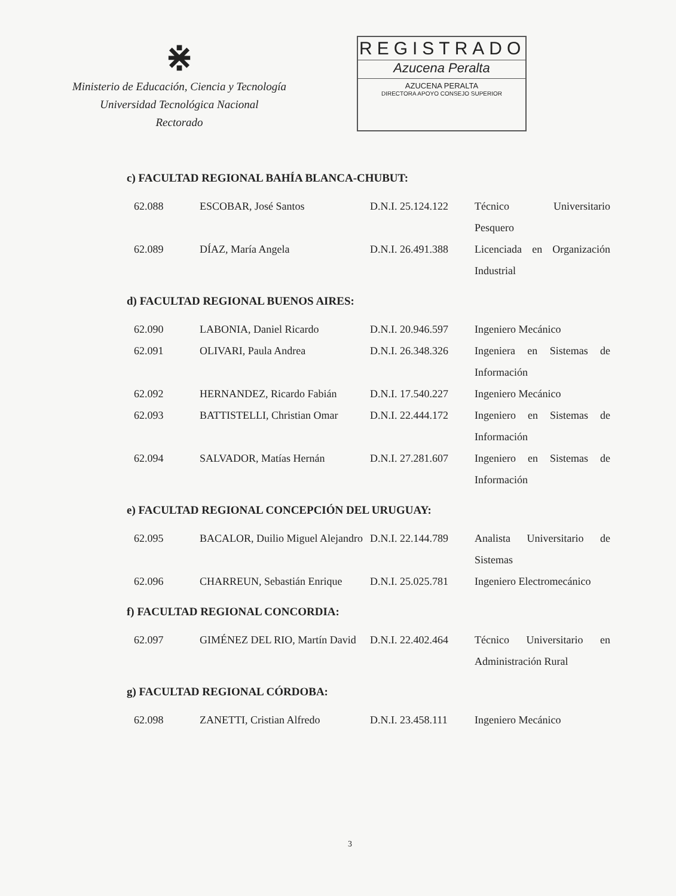⋇
Ministerio de Educación, Ciencia y Tecnología
Universidad Tecnológica Nacional
Rectorado
REGISTRADO
Azucena Peralta
AZUCENA PERALTA
DIRECTORA APOYO CONSEJO SUPERIOR
c) FACULTAD REGIONAL BAHÍA BLANCA-CHUBUT:
| 62.088 | ESCOBAR, José Santos | D.N.I. 25.124.122 | Técnico Universitario Pesquero |
| 62.089 | DÍAZ, María Angela | D.N.I. 26.491.388 | Licenciada en Organización Industrial |
d) FACULTAD REGIONAL BUENOS AIRES:
| 62.090 | LABONIA, Daniel Ricardo | D.N.I. 20.946.597 | Ingeniero Mecánico |
| 62.091 | OLIVARI, Paula Andrea | D.N.I. 26.348.326 | Ingeniera en Sistemas de Información |
| 62.092 | HERNANDEZ, Ricardo Fabián | D.N.I. 17.540.227 | Ingeniero Mecánico |
| 62.093 | BATTISTELLI, Christian Omar | D.N.I. 22.444.172 | Ingeniero en Sistemas de Información |
| 62.094 | SALVADOR, Matías Hernán | D.N.I. 27.281.607 | Ingeniero en Sistemas de Información |
e) FACULTAD REGIONAL CONCEPCIÓN DEL URUGUAY:
| 62.095 | BACALOR, Duilio Miguel Alejandro | D.N.I. 22.144.789 | Analista Universitario de Sistemas |
| 62.096 | CHARREUN, Sebastián Enrique | D.N.I. 25.025.781 | Ingeniero Electromecánico |
f) FACULTAD REGIONAL CONCORDIA:
| 62.097 | GIMÉNEZ DEL RIO, Martín David | D.N.I. 22.402.464 | Técnico Universitario en Administración Rural |
g) FACULTAD REGIONAL CÓRDOBA:
| 62.098 | ZANETTI, Cristian Alfredo | D.N.I. 23.458.111 | Ingeniero Mecánico |
3